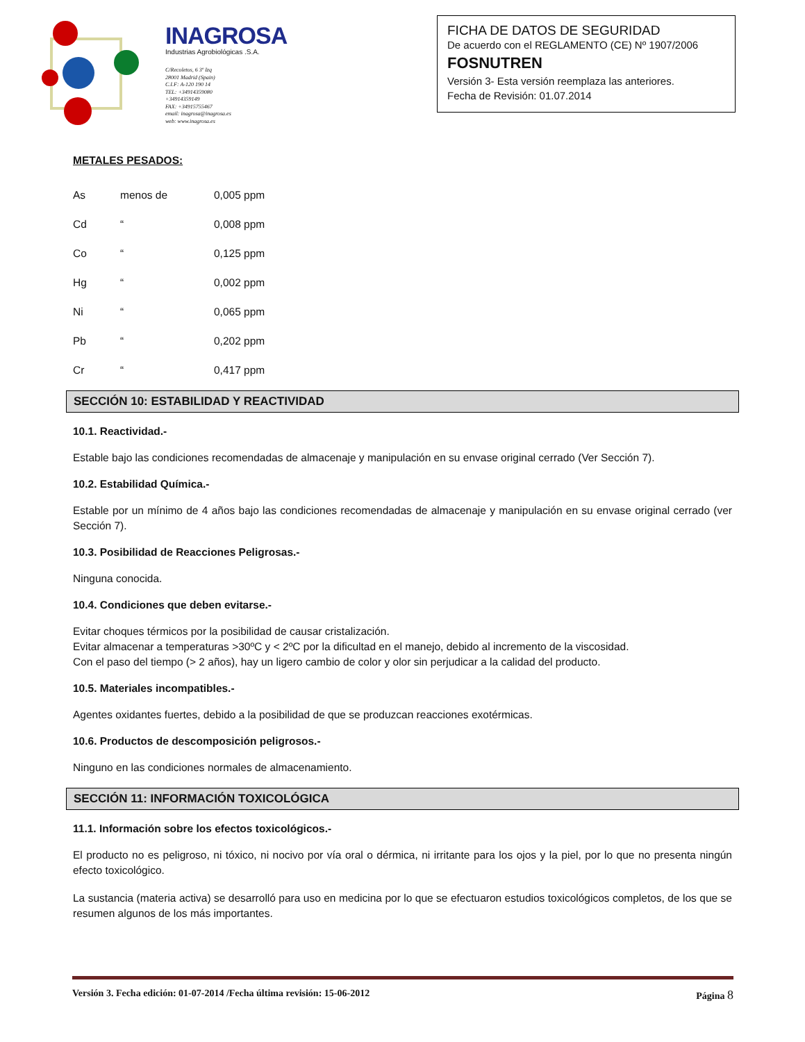INAGROSA
Industrias Agrobiológicas .S.A.
C/Recoletos, 6 3º Izq
28001 Madrid (Spain)
C.I.F: A-120 190 14
TEL: +34914359080
+34914359149
FAX: +34915755467
email: inagrosa@inagrosa.es
web: www.inagrosa.es
FICHA DE DATOS DE SEGURIDAD
De acuerdo con el REGLAMENTO (CE) Nº 1907/2006
FOSNUTREN
Versión 3- Esta versión reemplaza las anteriores.
Fecha de Revisión: 01.07.2014
METALES PESADOS:
| As | menos de | 0,005 ppm |
| Cd | “ | 0,008 ppm |
| Co | “ | 0,125 ppm |
| Hg | “ | 0,002 ppm |
| Ni | “ | 0,065 ppm |
| Pb | “ | 0,202 ppm |
| Cr | “ | 0,417 ppm |
SECCIÓN 10: ESTABILIDAD Y REACTIVIDAD
10.1. Reactividad.-
Estable bajo las condiciones recomendadas de almacenaje y manipulación en su envase original cerrado (Ver Sección 7).
10.2. Estabilidad Química.-
Estable por un mínimo de 4 años bajo las condiciones recomendadas de almacenaje y manipulación en su envase original cerrado (ver Sección 7).
10.3. Posibilidad de Reacciones Peligrosas.-
Ninguna conocida.
10.4. Condiciones que deben evitarse.-
Evitar choques térmicos por la posibilidad de causar cristalización.
Evitar almacenar a temperaturas >30ºC y < 2ºC por la dificultad en el manejo, debido al incremento de la viscosidad.
Con el paso del tiempo (> 2 años), hay un ligero cambio de color y olor sin perjudicar a la calidad del producto.
10.5. Materiales incompatibles.-
Agentes oxidantes fuertes, debido a la posibilidad de que se produzcan reacciones exotérmicas.
10.6. Productos de descomposición peligrosos.-
Ninguno en las condiciones normales de almacenamiento.
SECCIÓN 11: INFORMACIÓN TOXICOLÓGICA
11.1. Información sobre los efectos toxicológicos.-
El producto no es peligroso, ni tóxico, ni nocivo por vía oral o dérmica, ni irritante para los ojos y la piel, por lo que no presenta ningún efecto toxicológico.
La sustancia (materia activa) se desarrolló para uso en medicina por lo que se efectuaron estudios toxicológicos completos, de los que se resumen algunos de los más importantes.
Versión 3. Fecha edición: 01-07-2014 /Fecha última revisión: 15-06-2012 Página 8